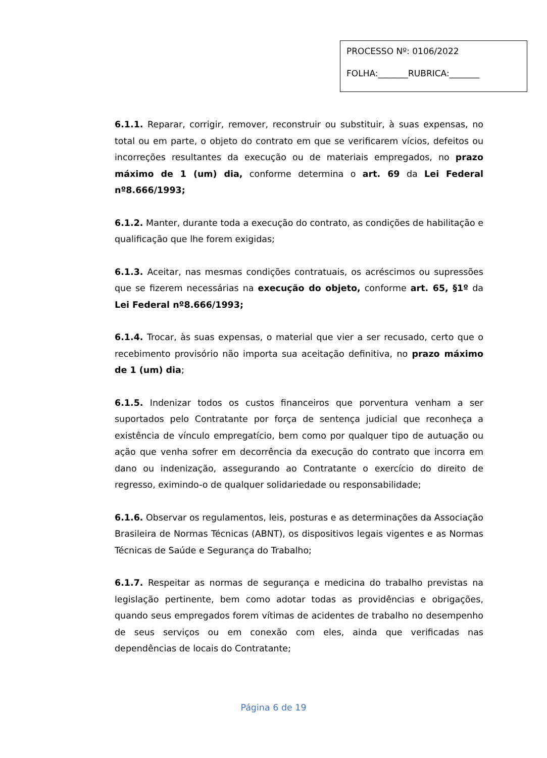PROCESSO Nº: 0106/2022
FOLHA:_______RUBRICA:_______
6.1.1. Reparar, corrigir, remover, reconstruir ou substituir, à suas expensas, no total ou em parte, o objeto do contrato em que se verificarem vícios, defeitos ou incorreções resultantes da execução ou de materiais empregados, no prazo máximo de 1 (um) dia, conforme determina o art. 69 da Lei Federal nº8.666/1993;
6.1.2. Manter, durante toda a execução do contrato, as condições de habilitação e qualificação que lhe forem exigidas;
6.1.3. Aceitar, nas mesmas condições contratuais, os acréscimos ou supressões que se fizerem necessárias na execução do objeto, conforme art. 65, §1º da Lei Federal nº8.666/1993;
6.1.4. Trocar, às suas expensas, o material que vier a ser recusado, certo que o recebimento provisório não importa sua aceitação definitiva, no prazo máximo de 1 (um) dia;
6.1.5. Indenizar todos os custos financeiros que porventura venham a ser suportados pelo Contratante por força de sentença judicial que reconheça a existência de vínculo empregatício, bem como por qualquer tipo de autuação ou ação que venha sofrer em decorrência da execução do contrato que incorra em dano ou indenização, assegurando ao Contratante o exercício do direito de regresso, eximindo-o de qualquer solidariedade ou responsabilidade;
6.1.6. Observar os regulamentos, leis, posturas e as determinações da Associação Brasileira de Normas Técnicas (ABNT), os dispositivos legais vigentes e as Normas Técnicas de Saúde e Segurança do Trabalho;
6.1.7. Respeitar as normas de segurança e medicina do trabalho previstas na legislação pertinente, bem como adotar todas as providências e obrigações, quando seus empregados forem vítimas de acidentes de trabalho no desempenho de seus serviços ou em conexão com eles, ainda que verificadas nas dependências de locais do Contratante;
Página 6 de 19